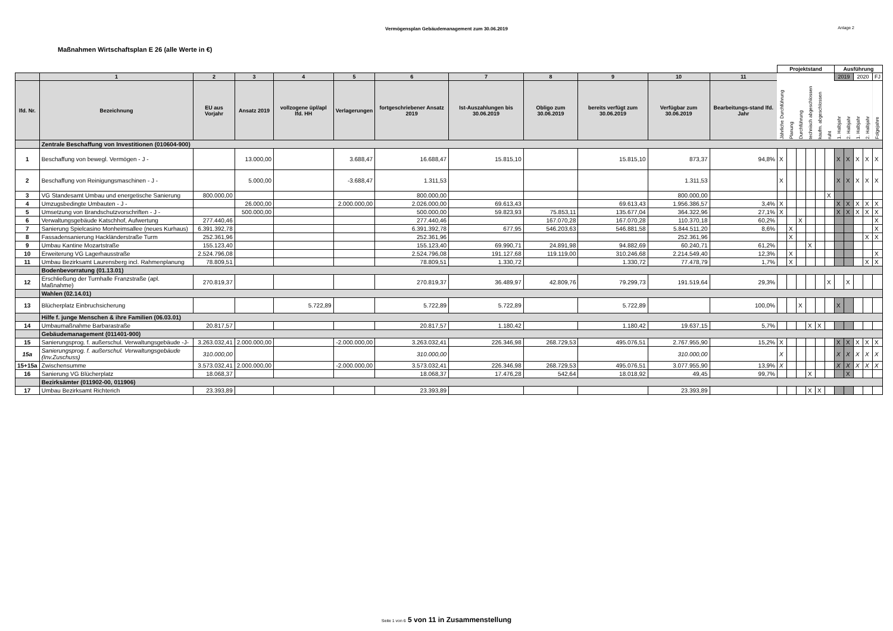Vermögensplan Gebäudemanagement zum 30.06.2019 Anlage 2
Maßnahmen Wirtschaftsplan E 26 (alle Werte in €)
| | | | | | | | | | | | | Projektstand | | | | | | Ausführung | | | | |
| --- | --- | --- | --- | --- | --- | --- | --- | --- | --- | --- | --- | --- | --- | --- | --- | --- | --- | --- | --- | --- | --- | --- |
| | 1 | 2 | 3 | 4 | 5 | 6 | 7 | 8 | 9 | 10 | 11 | Jährliche Durchführung | Planung | Durchführung | technisch abgeschlossen | kaufm. abgeschlossen | ruht | 2019 | | 2020 | | FJ |
| lfd. Nr. | Bezeichnung | EU aus Vorjahr | Ansatz 2019 | vollzogene üpl/apl lfd. HH | Verlagerungen | fortgeschriebener Ansatz 2019 | Ist-Auszahlungen bis 30.06.2019 | Obligo zum 30.06.2019 | bereits verfügt zum 30.06.2019 | Verfügbar zum 30.06.2019 | Bearbeitungs-stand lfd. Jahr | | | | | | | 1. Halbjahr | 2. Halbjahr | 1. Halbjahr | 2. Halbjahr | Folgejahre |
| | Zentrale Beschaffung von Investitionen (010604-900) | | | | | | | | | | | | | | | | | | | | | |
| 1 | Beschaffung von bewegl. Vermögen - J - | | 13.000,00 | | 3.688,47 | 16.688,47 | 15.815,10 | | 15.815,10 | 873,37 | 94,8% | X | | | | | | X | X | X | X | X |
| 2 | Beschaffung von Reinigungsmaschinen - J - | | 5.000,00 | | -3.688,47 | 1.311,53 | | | | 1.311,53 | | X | | | | | | X | X | X | X | X |
| 3 | VG Standesamt Umbau und energetische Sanierung | 800.000,00 | | | | 800.000,00 | | | | 800.000,00 | | | | | | | X | | | | | |
| 4 | Umzugsbedingte Umbauten - J - | | 26.000,00 | | 2.000.000,00 | 2.026.000,00 | 69.613,43 | | 69.613,43 | 1.956.386,57 | 3,4% | X | | | | | | X | X | X | X | X |
| 5 | Umsetzung von Brandschutzvorschriften - J - | | 500.000,00 | | | 500.000,00 | 59.823,93 | 75.853,11 | 135.677,04 | 364.322,96 | 27,1% | X | | | | | | X | X | X | X | X |
| 6 | Verwaltungsgebäude Katschhof, Aufwertung | 277.440,46 | | | | 277.440,46 | | 167.070,28 | 167.070,28 | 110.370,18 | 60,2% | | | X | | | | | | | | X |
| 7 | Sanierung Spielcasino Monheimsallee (neues Kurhaus) | 6.391.392,78 | | | | 6.391.392,78 | 677,95 | 546.203,63 | 546.881,58 | 5.844.511,20 | 8,6% | | X | | | | | | | | | X |
| 8 | Fassadensanierung Hackländerstraße Turm | 252.361,96 | | | | 252.361,96 | | | | 252.361,96 | | | X | | | | | | | | X | X |
| 9 | Umbau Kantine Mozartstraße | 155.123,40 | | | | 155.123,40 | 69.990,71 | 24.891,98 | 94.882,69 | 60.240,71 | 61,2% | | | | X | | | | | | | |
| 10 | Erweiterung VG Lagerhausstraße | 2.524.796,08 | | | | 2.524.796,08 | 191.127,68 | 119.119,00 | 310.246,68 | 2.214.549,40 | 12,3% | | X | | | | | | | | | X |
| 11 | Umbau Bezirksamt Laurensberg incl. Rahmenplanung | 78.809,51 | | | | 78.809,51 | 1.330,72 | | 1.330,72 | 77.478,79 | 1,7% | | X | | | | | | | | X | X |
| | Bodenbevorratung (01.13.01) | | | | | | | | | | | | | | | | | | | | | |
| 12 | Erschließung der Turnhalle Franzstraße (apl. Maßnahme) | 270.819,37 | | | | 270.819,37 | 36.489,97 | 42.809,76 | 79.299,73 | 191.519,64 | 29,3% | | | | | | X | | X | | | |
| | Wahlen (02.14.01) | | | | | | | | | | | | | | | | | | | | | |
| 13 | Blücherplatz Einbruchsicherung | | | 5.722,89 | | 5.722,89 | 5.722,89 | | 5.722,89 | | 100,0% | | | X | | | | X | | | | |
| | Hilfe f. junge Menschen & ihre Familien (06.03.01) | | | | | | | | | | | | | | | | | | | | | |
| 14 | Umbaumaßnahme Barbarastraße | 20.817,57 | | | | 20.817,57 | 1.180,42 | | 1.180,42 | 19.637,15 | 5,7% | | | | X | X | | | | | | |
| | Gebäudemanagement (011401-900) | | | | | | | | | | | | | | | | | | | | | |
| 15 | Sanierungsprog. f. außerschul. Verwaltungsgebäude -J- | 3.263.032,41 | 2.000.000,00 | | -2.000.000,00 | 3.263.032,41 | 226.346,98 | 268.729,53 | 495.076,51 | 2.767.955,90 | 15,2% | X | | | | | | X | X | X | X | X |
| 15a | Sanierungsprog. f. außerschul. Verwaltungsgebäude (Inv.Zuschuss) | 310.000,00 | | | | 310.000,00 | | | | 310.000,00 | | X | | | | | | X | X | X | X | X |
| 15+15a | Zwischensumme | 3.573.032,41 | 2.000.000,00 | | -2.000.000,00 | 3.573.032,41 | 226.346,98 | 268.729,53 | 495.076,51 | 3.077.955,90 | 13,9% | X | | | | | | X | X | X | X | X |
| 16 | Sanierung VG Blücherplatz | 18.068,37 | | | | 18.068,37 | 17.476,28 | 542,64 | 18.018,92 | 49,45 | 99,7% | | | | X | | | | X | | | |
| | Bezirksämter (011902-00, 011906) | | | | | | | | | | | | | | | | | | | | | |
| 17 | Umbau Bezirksamt Richterich | 23.393,89 | | | | 23.393,89 | | | | 23.393,89 | | | | | X | X | | | | | | |
Seite 1 von 6 5 von 11 in Zusammenstellung